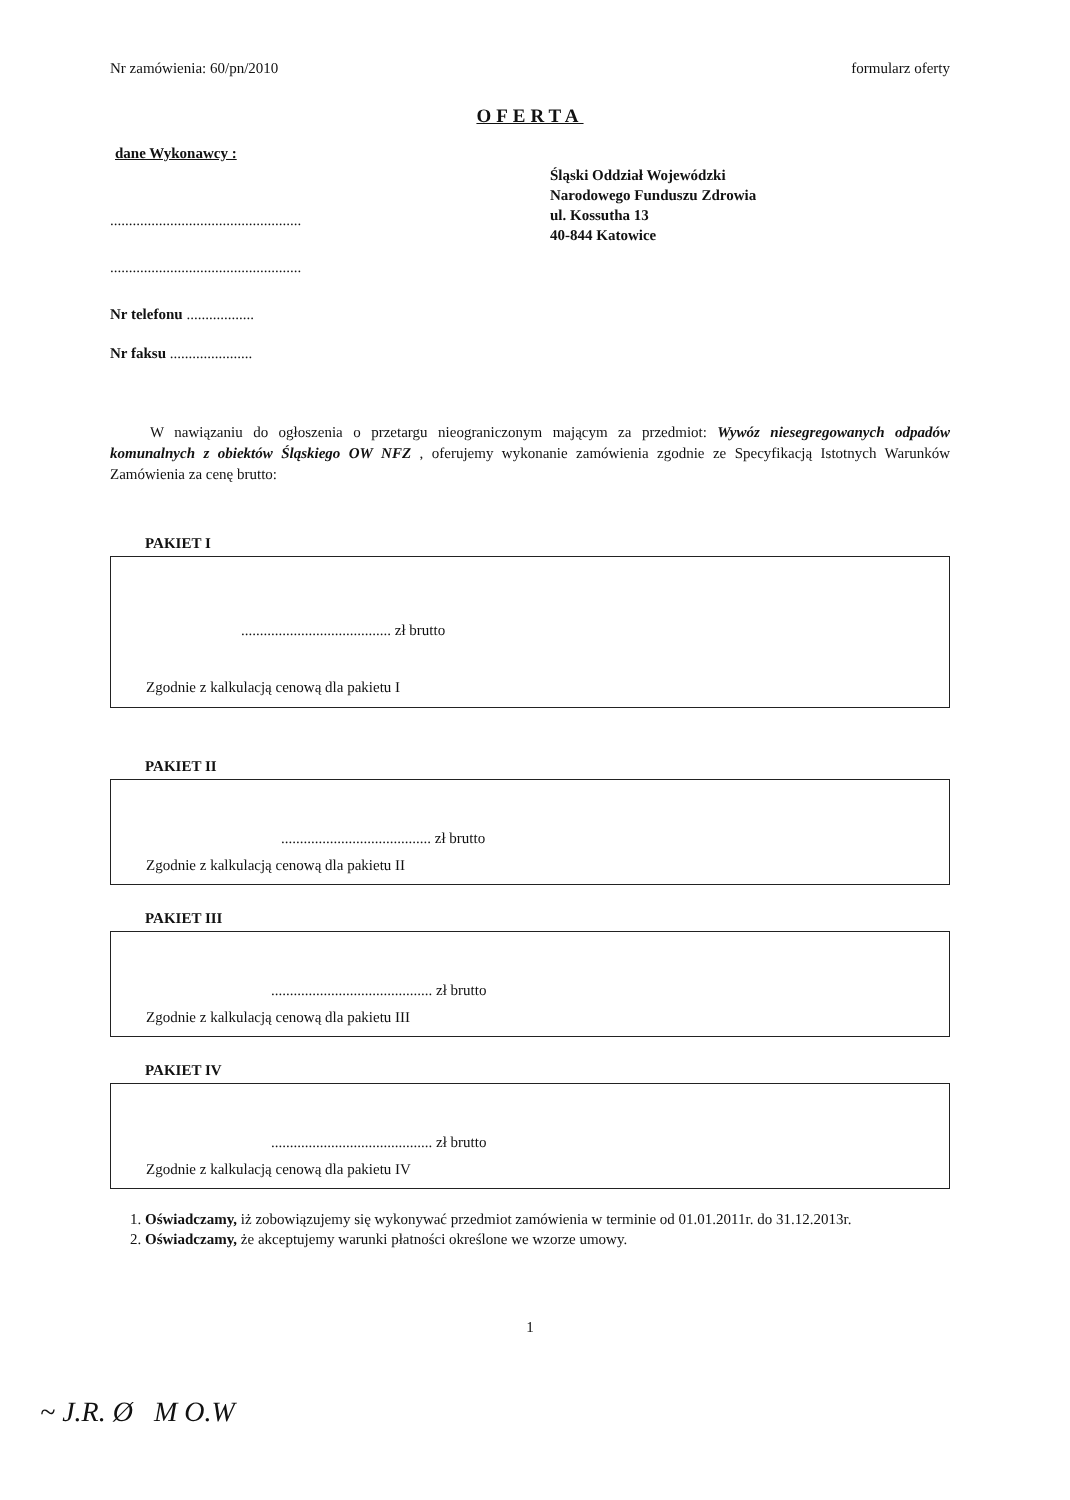Nr zamówienia: 60/pn/2010 formularz oferty
OFERTA
dane Wykonawcy :
...................................................
...................................................
Nr telefonu ..................
Nr faksu ......................
Śląski Oddział Wojewódzki
Narodowego Funduszu Zdrowia
ul. Kossutha 13
40-844 Katowice
W nawiązaniu do ogłoszenia o przetargu nieograniczonym mającym za przedmiot: Wywóz niesegregowanych odpadów komunalnych z obiektów Śląskiego OW NFZ , oferujemy wykonanie zamówienia zgodnie ze Specyfikacją Istotnych Warunków Zamówienia za cenę brutto:
PAKIET I
........................................ zł brutto
Zgodnie z kalkulacją cenową dla pakietu I
PAKIET II
........................................ zł brutto
Zgodnie z kalkulacją cenową dla pakietu II
PAKIET III
........................................... zł brutto
Zgodnie z kalkulacją cenową dla pakietu III
PAKIET IV
........................................... zł brutto
Zgodnie z kalkulacją cenową dla pakietu IV
1. Oświadczamy, iż zobowiązujemy się wykonywać przedmiot zamówienia w terminie od 01.01.2011r. do 31.12.2013r.
2. Oświadczamy, że akceptujemy warunki płatności określone we wzorze umowy.
1
~ J.R. Ø M O.W